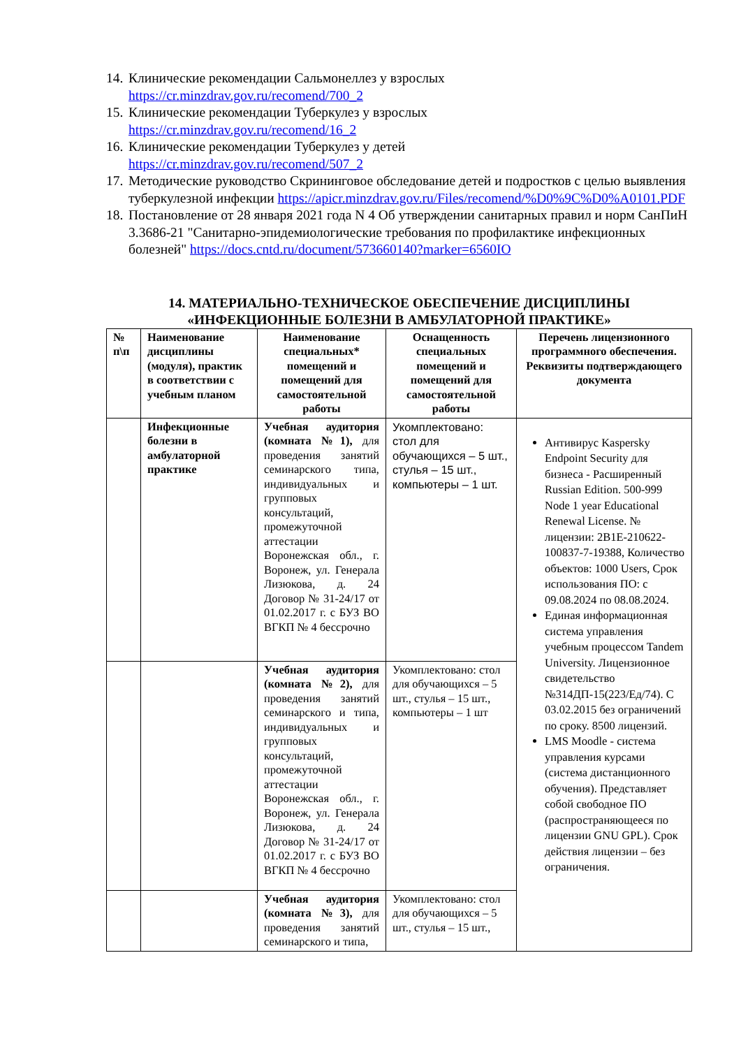14. Клинические рекомендации Сальмонеллез у взрослых
https://cr.minzdrav.gov.ru/recomend/700_2
15. Клинические рекомендации Туберкулез у взрослых
https://cr.minzdrav.gov.ru/recomend/16_2
16. Клинические рекомендации Туберкулез у детей
https://cr.minzdrav.gov.ru/recomend/507_2
17. Методические руководство Скрининговое обследование детей и подростков с целью выявления туберкулезной инфекции https://apicr.minzdrav.gov.ru/Files/recomend/%D0%9C%D0%A0101.PDF
18. Постановление от 28 января 2021 года N 4 Об утверждении санитарных правил и норм СанПиН 3.3686-21 "Санитарно-эпидемиологические требования по профилактике инфекционных болезней" https://docs.cntd.ru/document/573660140?marker=6560IO
14. МАТЕРИАЛЬНО-ТЕХНИЧЕСКОЕ ОБЕСПЕЧЕНИЕ ДИСЦИПЛИНЫ
«ИНФЕКЦИОННЫЕ БОЛЕЗНИ В АМБУЛАТОРНОЙ ПРАКТИКЕ»
| № п\п | Наименование дисциплины (модуля), практик в соответствии с учебным планом | Наименование специальных* помещений и помещений для самостоятельной работы | Оснащенность специальных помещений и помещений для самостоятельной работы | Перечень лицензионного программного обеспечения. Реквизиты подтверждающего документа |
| --- | --- | --- | --- | --- |
| | Инфекционные болезни в амбулаторной практике | Учебная аудитория (комната №1), для проведения занятий семинарского типа, индивидуальных и групповых консультаций, промежуточной аттестации Воронежская обл., г. Воронеж, ул. Генерала Лизюкова, д. 24 Договор № 31-24/17 от 01.02.2017 г. с БУЗ ВО ВГКП № 4 бессрочно | Укомплектовано: стол для обучающихся – 5 шт., стулья – 15 шт., компьютеры – 1 шт. | Антивирус Kaspersky Endpoint Security для бизнеса - Расширенный Russian Edition. 500-999 Node 1 year Educational Renewal License. № лицензии: 2B1E-210622-100837-7-19388, Количество объектов: 1000 Users, Срок использования ПО: с 09.08.2024 по 08.08.2024. Единая информационная система управления учебным процессом Tandem University. Лицензионное свидетельство №314ДП-15(223/Ед/74). С 03.02.2015 без ограничений по сроку. 8500 лицензий. LMS Moodle - система управления курсами (система дистанционного обучения). Представляет собой свободное ПО (распространяющееся по лицензии GNU GPL). Срок действия лицензии – без ограничения. |
| | | Учебная аудитория (комната №2), для проведения занятий семинарского и типа, индивидуальных и групповых консультаций, промежуточной аттестации Воронежская обл., г. Воронеж, ул. Генерала Лизюкова, д. 24 Договор № 31-24/17 от 01.02.2017 г. с БУЗ ВО ВГКП № 4 бессрочно | Укомплектовано: стол для обучающихся – 5 шт., стулья – 15 шт., компьютеры – 1 шт | |
| | | Учебная аудитория (комната №3), для проведения занятий семинарского и типа, | Укомплектовано: стол для обучающихся – 5 шт., стулья – 15 шт., | |